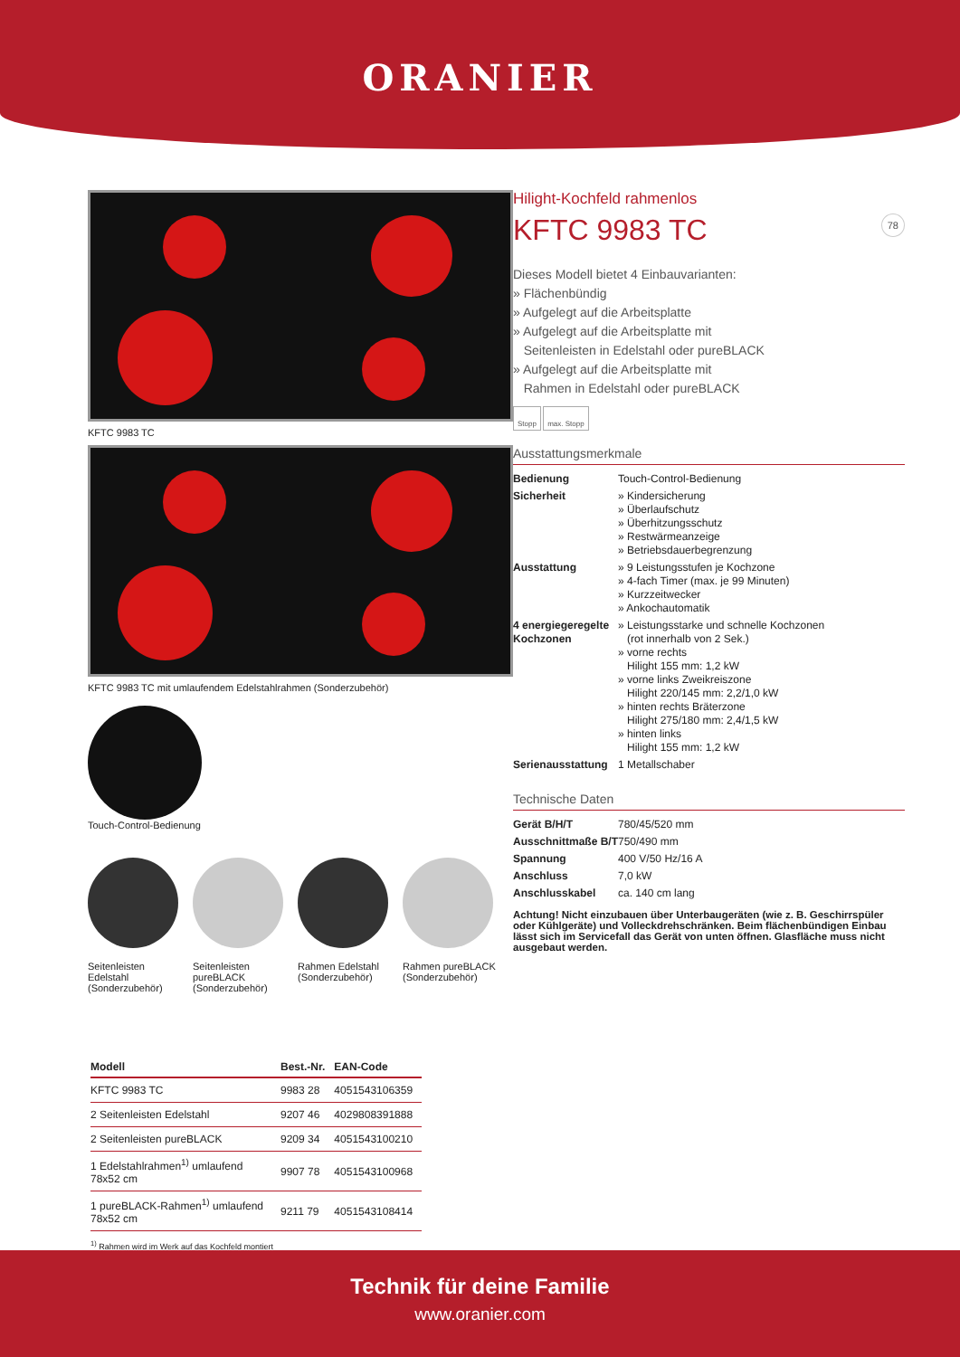ORANIER
KFTC 9983 TC
KFTC 9983 TC mit umlaufendem Edelstahlrahmen (Sonderzubehör)
Touch-Control-Bedienung
Seitenleisten Edelstahl (Sonderzubehör)
Seitenleisten pureBLACK (Sonderzubehör)
Rahmen Edelstahl (Sonderzubehör)
Rahmen pureBLACK (Sonderzubehör)
Hilight-Kochfeld rahmenlos
KFTC 9983 TC 78
Dieses Modell bietet 4 Einbauvarianten:
» Flächenbündig
» Aufgelegt auf die Arbeitsplatte
» Aufgelegt auf die Arbeitsplatte mit
Seitenleisten in Edelstahl oder pureBLACK
» Aufgelegt auf die Arbeitsplatte mit
Rahmen in Edelstahl oder pureBLACK
Stopp max. Stopp
Ausstattungsmerkmale
| Bedienung | Touch-Control-Bedienung |
| Sicherheit | » Kindersicherung » Überlaufschutz » Überhitzungsschutz » Restwärmeanzeige » Betriebsdauerbegrenzung |
| Ausstattung | » 9 Leistungsstufen je Kochzone » 4-fach Timer (max. je 99 Minuten) » Kurzzeitwecker » Ankochautomatik |
| 4 energiegeregelte Kochzonen | » Leistungsstarke und schnelle Kochzonen (rot innerhalb von 2 Sek.) » vorne rechts Hilight 155 mm: 1,2 kW » vorne links Zweikreiszone Hilight 220/145 mm: 2,2/1,0 kW » hinten rechts Bräterzone Hilight 275/180 mm: 2,4/1,5 kW » hinten links Hilight 155 mm: 1,2 kW |
| Serienausstattung | 1 Metallschaber |
Technische Daten
| Gerät B/H/T | 780/45/520 mm |
| Ausschnittmaße B/T | 750/490 mm |
| Spannung | 400 V/50 Hz/16 A |
| Anschluss | 7,0 kW |
| Anschlusskabel | ca. 140 cm lang |
Achtung! Nicht einzubauen über Unterbaugeräten (wie z. B. Geschirrspüler oder Kühlgeräte) und Volleckdrehschränken. Beim flächenbündigen Einbau lässt sich im Servicefall das Gerät von unten öffnen. Glasfläche muss nicht ausgebaut werden.
| Modell | Best.-Nr. | EAN-Code |
| --- | --- | --- |
| KFTC 9983 TC | 9983 28 | 4051543106359 |
| 2 Seitenleisten Edelstahl | 9207 46 | 4029808391888 |
| 2 Seitenleisten pureBLACK | 9209 34 | 4051543100210 |
| 1 Edelstahlrahmen<sup>1)</sup> umlaufend 78x52 cm | 9907 78 | 4051543100968 |
| 1 pureBLACK-Rahmen<sup>1)</sup> umlaufend 78x52 cm | 9211 79 | 4051543108414 |
<sup>1)</sup> Rahmen wird im Werk auf das Kochfeld montiert
Technik für deine Familie
www.oranier.com